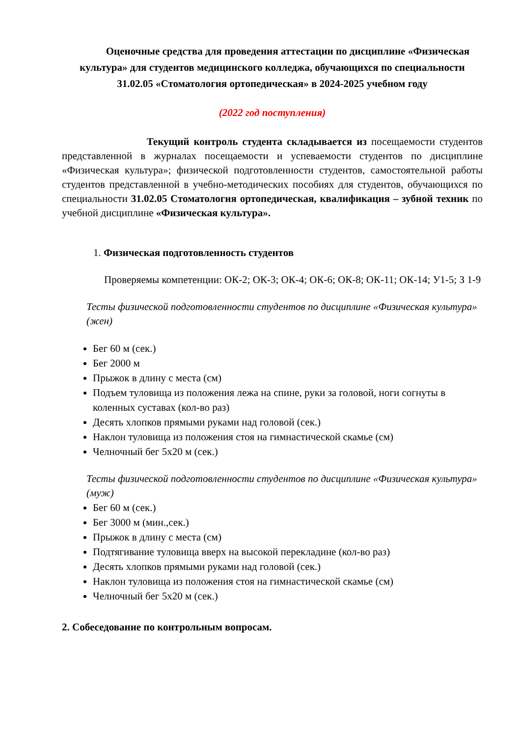Оценочные средства для проведения аттестации по дисциплине «Физическая культура» для студентов медицинского колледжа, обучающихся по специальности 31.02.05 «Стоматология ортопедическая» в 2024-2025 учебном году
(2022 год поступления)
Текущий контроль студента складывается из посещаемости студентов представленной в журналах посещаемости и успеваемости студентов по дисциплине «Физическая культура»; физической подготовленности студентов, самостоятельной работы студентов представленной в учебно-методических пособиях для студентов, обучающихся по специальности 31.02.05 Стоматология ортопедическая, квалификация – зубной техник по учебной дисциплине «Физическая культура».
1. Физическая подготовленность студентов
Проверяемы компетенции: ОК-2; ОК-3; ОК-4; ОК-6; ОК-8; ОК-11; ОК-14; У1-5; З 1-9
Тесты физической подготовленности студентов по дисциплине «Физическая культура» (жен)
Бег 60 м (сек.)
Бег 2000 м
Прыжок в длину с места (см)
Подъем туловища из положения лежа на спине, руки за головой, ноги согнуты в коленных суставах (кол-во раз)
Десять хлопков прямыми руками над головой (сек.)
Наклон туловища из положения стоя на гимнастической скамье (см)
Челночный бег 5х20 м (сек.)
Тесты физической подготовленности студентов по дисциплине «Физическая культура» (муж)
Бег 60 м (сек.)
Бег 3000 м (мин.,сек.)
Прыжок в длину с места (см)
Подтягивание туловища вверх на высокой перекладине (кол-во раз)
Десять хлопков прямыми руками над головой (сек.)
Наклон туловища из положения стоя на гимнастической скамье (см)
Челночный бег 5х20 м (сек.)
2. Собеседование по контрольным вопросам.